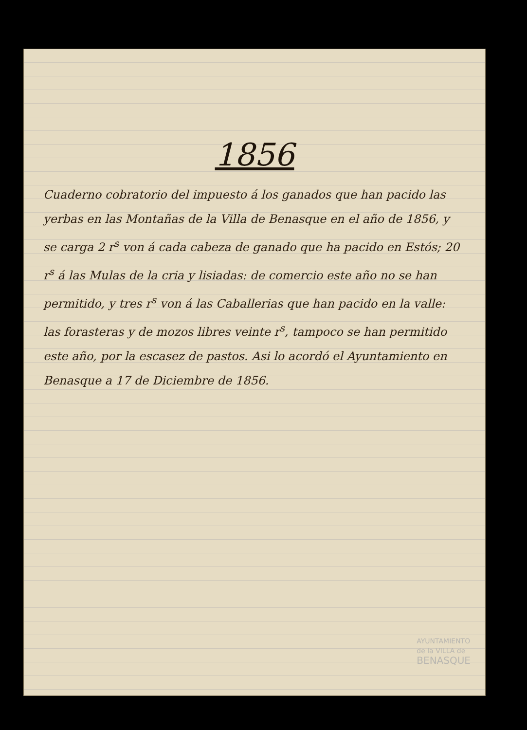1856
Cuaderno cobratorio del impuesto á los ganados que han pacido las yerbas en las Montañas de la Villa de Benasque en el año de 1856, y se carga 2 r<sup>s</sup> von á cada cabeza de ganado que ha pacido en Estós; 20 r<sup>s</sup> á las Mulas de la cria y lisiadas: de comercio este año no se han permitido, y tres r<sup>s</sup> von á las Caballerias que han pacido en la valle: las forasteras y de mozos libres veinte r<sup>s</sup>, tampoco se han permitido este año, por la escasez de pastos. Asi lo acordó el Ayuntamiento en Benasque a 17 de Diciembre de 1856.
AYUNTAMIENTO
de la VILLA de
BENASQUE